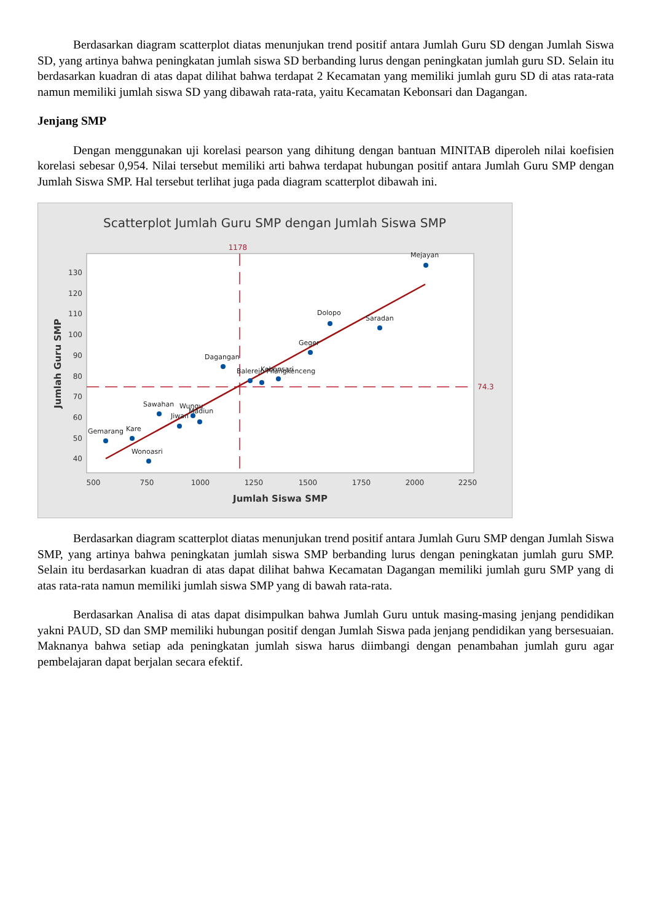Berdasarkan diagram scatterplot diatas menunjukan trend positif antara Jumlah Guru SD dengan Jumlah Siswa SD, yang artinya bahwa peningkatan jumlah siswa SD berbanding lurus dengan peningkatan jumlah guru SD. Selain itu berdasarkan kuadran di atas dapat dilihat bahwa terdapat 2 Kecamatan yang memiliki jumlah guru SD di atas rata-rata namun memiliki jumlah siswa SD yang dibawah rata-rata, yaitu Kecamatan Kebonsari dan Dagangan.
Jenjang SMP
Dengan menggunakan uji korelasi pearson yang dihitung dengan bantuan MINITAB diperoleh nilai koefisien korelasi sebesar 0,954. Nilai tersebut memiliki arti bahwa terdapat hubungan positif antara Jumlah Guru SMP dengan Jumlah Siswa SMP. Hal tersebut terlihat juga pada diagram scatterplot dibawah ini.
Scatterplot Jumlah Guru SMP dengan Jumlah Siswa SMP
1178
74.3
130
120
110
100
90
80
70
60
50
40
500
750
1000
1250
1500
1750
2000
2250
Jumlah Siswa SMP
Jumlah Guru SMP
Mejayan
Dolopo
Saradan
Geger
Dagangan
Balerejo Pilangkenceng
Kebonsari
Sawahan
Wungu
Jiwan
Madiun
Gemarang
Kare
Wonoasri
Berdasarkan diagram scatterplot diatas menunjukan trend positif antara Jumlah Guru SMP dengan Jumlah Siswa SMP, yang artinya bahwa peningkatan jumlah siswa SMP berbanding lurus dengan peningkatan jumlah guru SMP. Selain itu berdasarkan kuadran di atas dapat dilihat bahwa Kecamatan Dagangan memiliki jumlah guru SMP yang di atas rata-rata namun memiliki jumlah siswa SMP yang di bawah rata-rata.
Berdasarkan Analisa di atas dapat disimpulkan bahwa Jumlah Guru untuk masing-masing jenjang pendidikan yakni PAUD, SD dan SMP memiliki hubungan positif dengan Jumlah Siswa pada jenjang pendidikan yang bersesuaian. Maknanya bahwa setiap ada peningkatan jumlah siswa harus diimbangi dengan penambahan jumlah guru agar pembelajaran dapat berjalan secara efektif.